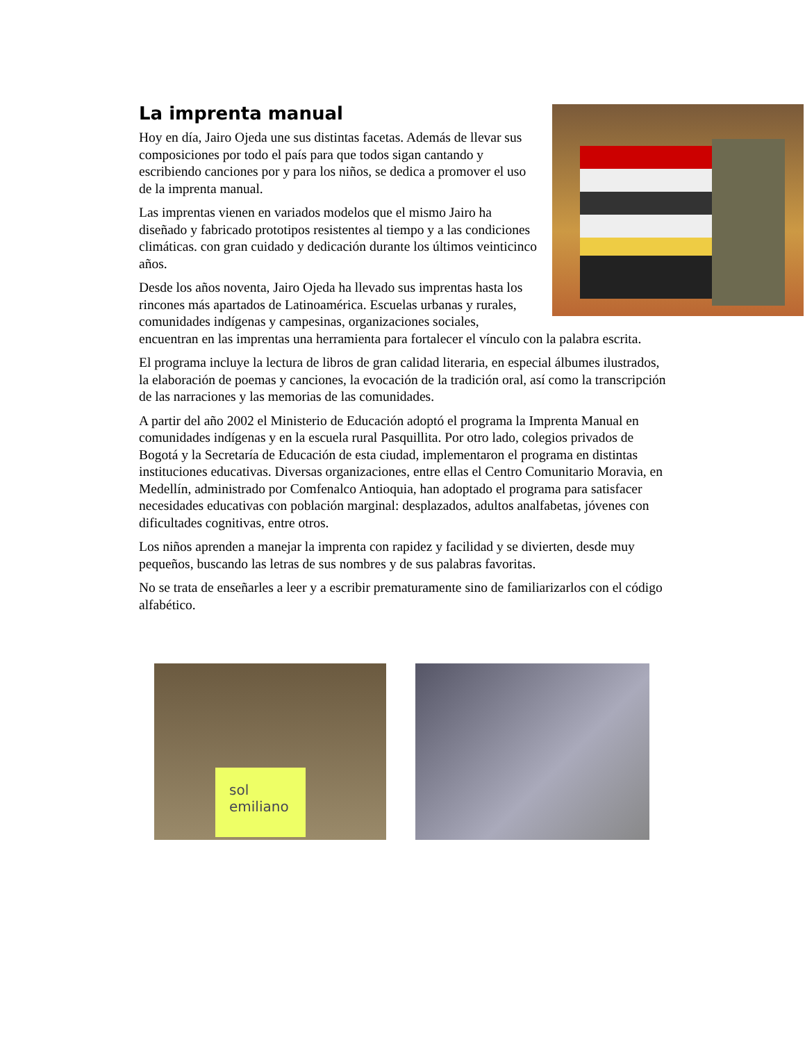La imprenta manual
Hoy en día, Jairo Ojeda une sus distintas facetas. Además de llevar sus composiciones por todo el país para que todos sigan cantando y escribiendo canciones por y para los niños, se dedica a promover el uso de la imprenta manual.
Las imprentas vienen en variados modelos que el mismo Jairo ha diseñado y fabricado prototipos resistentes al tiempo y a las condiciones climáticas. con gran cuidado y dedicación durante los últimos veinticinco años.
Desde los años noventa, Jairo Ojeda ha llevado sus imprentas hasta los rincones más apartados de Latinoamérica. Escuelas urbanas y rurales, comunidades indígenas y campesinas, organizaciones sociales, encuentran en las imprentas una herramienta para fortalecer el vínculo con la palabra escrita.
El programa incluye la lectura de libros de gran calidad literaria, en especial álbumes ilustrados, la elaboración de poemas y canciones, la evocación de la tradición oral, así como la transcripción de las narraciones y las memorias de las comunidades.
A partir del año 2002 el Ministerio de Educación adoptó el programa la Imprenta Manual en comunidades indígenas y en la escuela rural Pasquillita. Por otro lado, colegios privados de Bogotá y la Secretaría de Educación de esta ciudad, implementaron el programa en distintas instituciones educativas. Diversas organizaciones, entre ellas el Centro Comunitario Moravia, en Medellín, administrado por Comfenalco Antioquia, han adoptado el programa para satisfacer necesidades educativas con población marginal: desplazados, adultos analfabetas, jóvenes con dificultades cognitivas, entre otros.
Los niños aprenden a manejar la imprenta con rapidez y facilidad y se divierten, desde muy pequeños, buscando las letras de sus nombres y de sus palabras favoritas.
No se trata de enseñarles a leer y a escribir prematuramente sino de familiarizarlos con el código alfabético.
sol
emiliano